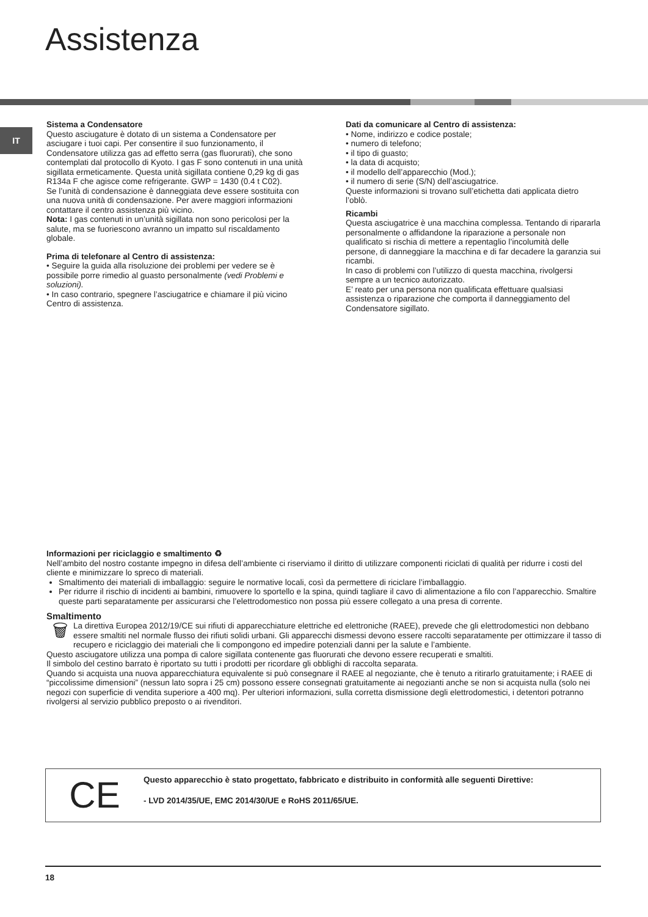Assistenza
IT
Sistema a Condensatore
Questo asciugature è dotato di un sistema a Condensatore per asciugare i tuoi capi. Per consentire il suo funzionamento, il Condensatore utilizza gas ad effetto serra (gas fluorurati), che sono contemplati dal protocollo di Kyoto. I gas F sono contenuti in una unità sigillata ermeticamente. Questa unità sigillata contiene 0,29 kg di gas R134a F che agisce come refrigerante. GWP = 1430 (0.4 t C02).
Se l’unità di condensazione è danneggiata deve essere sostituita con una nuova unità di condensazione. Per avere maggiori informazioni contattare il centro assistenza più vicino.
Nota: I gas contenuti in un’unità sigillata non sono pericolosi per la salute, ma se fuoriescono avranno un impatto sul riscaldamento globale.
Prima di telefonare al Centro di assistenza:
• Seguire la guida alla risoluzione dei problemi per vedere se è possibile porre rimedio al guasto personalmente (vedi Problemi e soluzioni).
• In caso contrario, spegnere l’asciugatrice e chiamare il più vicino Centro di assistenza.
Dati da comunicare al Centro di assistenza:
• Nome, indirizzo e codice postale;
• numero di telefono;
• il tipo di guasto;
• la data di acquisto;
• il modello dell’apparecchio (Mod.);
• il numero di serie (S/N) dell’asciugatrice.
Queste informazioni si trovano sull’etichetta dati applicata dietro l’oblò.
Ricambi
Questa asciugatrice è una macchina complessa. Tentando di ripararla personalmente o affidandone la riparazione a personale non qualificato si rischia di mettere a repentaglio l’incolumità delle persone, di danneggiare la macchina e di far decadere la garanzia sui ricambi.
In caso di problemi con l’utilizzo di questa macchina, rivolgersi sempre a un tecnico autorizzato.
E’ reato per una persona non qualificata effettuare qualsiasi assistenza o riparazione che comporta il danneggiamento del Condensatore sigillato.
Informazioni per riciclaggio e smaltimento ♻
Nell’ambito del nostro costante impegno in difesa dell’ambiente ci riserviamo il diritto di utilizzare componenti riciclati di qualità per ridurre i costi del cliente e minimizzare lo spreco di materiali.
Smaltimento dei materiali di imballaggio: seguire le normative locali, così da permettere di riciclare l’imballaggio.
Per ridurre il rischio di incidenti ai bambini, rimuovere lo sportello e la spina, quindi tagliare il cavo di alimentazione a filo con l’apparecchio. Smaltire queste parti separatamente per assicurarsi che l’elettrodomestico non possa più essere collegato a una presa di corrente.
Smaltimento
🗑
La direttiva Europea 2012/19/CE sui rifiuti di apparecchiature elettriche ed elettroniche (RAEE), prevede che gli elettrodomestici non debbano essere smaltiti nel normale flusso dei rifiuti solidi urbani. Gli apparecchi dismessi devono essere raccolti separatamente per ottimizzare il tasso di recupero e riciclaggio dei materiali che li compongono ed impedire potenziali danni per la salute e l’ambiente.
Questo asciugatore utilizza una pompa di calore sigillata contenente gas fluorurati che devono essere recuperati e smaltiti.
Il simbolo del cestino barrato è riportato su tutti i prodotti per ricordare gli obblighi di raccolta separata.
Quando si acquista una nuova apparecchiatura equivalente si può consegnare il RAEE al negoziante, che è tenuto a ritirarlo gratuitamente; i RAEE di “piccolissime dimensioni” (nessun lato sopra i 25 cm) possono essere consegnati gratuitamente ai negozianti anche se non si acquista nulla (solo nei negozi con superficie di vendita superiore a 400 mq). Per ulteriori informazioni, sulla corretta dismissione degli elettrodomestici, i detentori potranno rivolgersi al servizio pubblico preposto o ai rivenditori.
CE
Questo apparecchio è stato progettato, fabbricato e distribuito in conformità alle seguenti Direttive:
- LVD 2014/35/UE, EMC 2014/30/UE e RoHS 2011/65/UE.
18